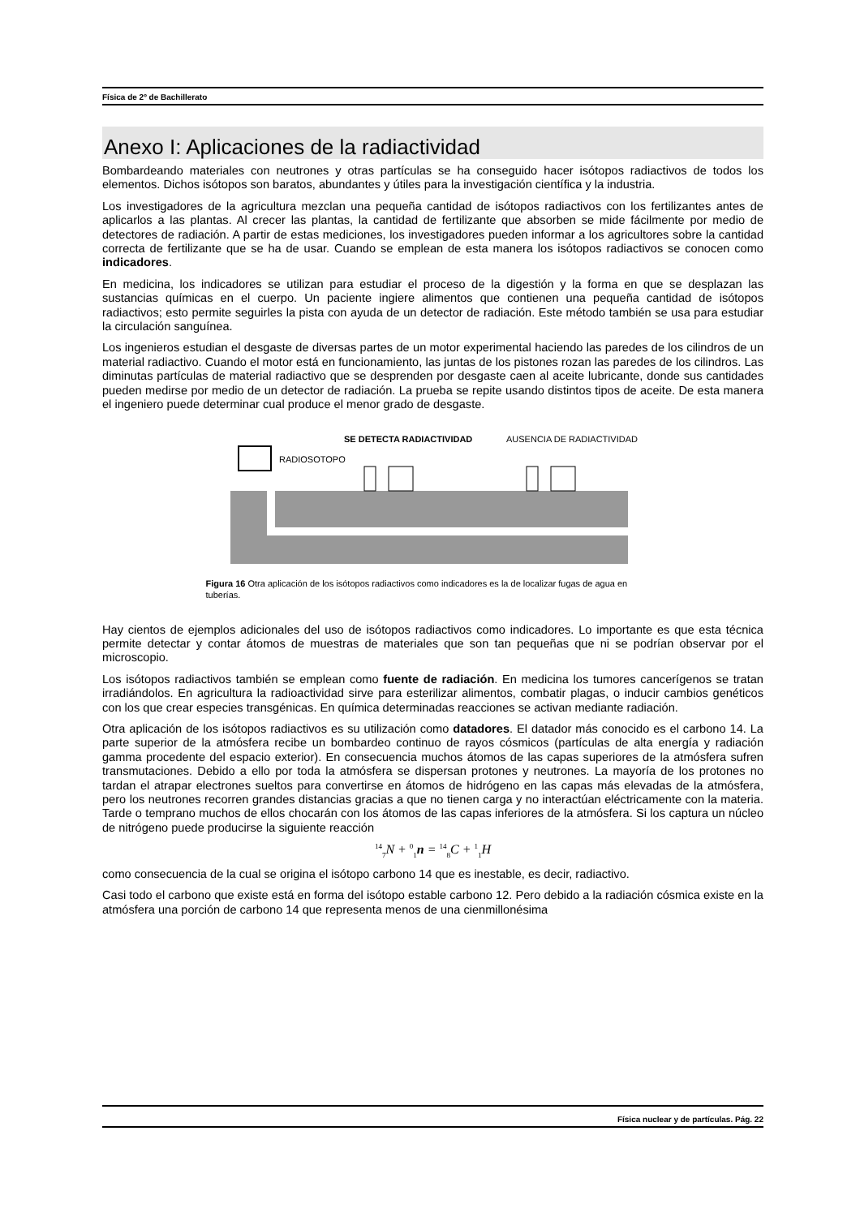Física de 2º de Bachillerato
Anexo I: Aplicaciones de la radiactividad
Bombardeando materiales con neutrones y otras partículas se ha conseguido hacer isótopos radiactivos de todos los elementos. Dichos isótopos son baratos, abundantes y útiles para la investigación científica y la industria.
Los investigadores de la agricultura mezclan una pequeña cantidad de isótopos radiactivos con los fertilizantes antes de aplicarlos a las plantas. Al crecer las plantas, la cantidad de fertilizante que absorben se mide fácilmente por medio de detectores de radiación. A partir de estas mediciones, los investigadores pueden informar a los agricultores sobre la cantidad correcta de fertilizante que se ha de usar. Cuando se emplean de esta manera los isótopos radiactivos se conocen como indicadores.
En medicina, los indicadores se utilizan para estudiar el proceso de la digestión y la forma en que se desplazan las sustancias químicas en el cuerpo. Un paciente ingiere alimentos que contienen una pequeña cantidad de isótopos radiactivos; esto permite seguirles la pista con ayuda de un detector de radiación. Este método también se usa para estudiar la circulación sanguínea.
Los ingenieros estudian el desgaste de diversas partes de un motor experimental haciendo las paredes de los cilindros de un material radiactivo. Cuando el motor está en funcionamiento, las juntas de los pistones rozan las paredes de los cilindros. Las diminutas partículas de material radiactivo que se desprenden por desgaste caen al aceite lubricante, donde sus cantidades pueden medirse por medio de un detector de radiación. La prueba se repite usando distintos tipos de aceite. De esta manera el ingeniero puede determinar cual produce el menor grado de desgaste.
RADIOSOTOPO
SE DETECTA RADIACTIVIDAD
AUSENCIA DE RADIACTIVIDAD
Figura 16 Otra aplicación de los isótopos radiactivos como indicadores es la de localizar fugas de agua en tuberías.
Hay cientos de ejemplos adicionales del uso de isótopos radiactivos como indicadores. Lo importante es que esta técnica permite detectar y contar átomos de muestras de materiales que son tan pequeñas que ni se podrían observar por el microscopio.
Los isótopos radiactivos también se emplean como fuente de radiación. En medicina los tumores cancerígenos se tratan irradiándolos. En agricultura la radioactividad sirve para esterilizar alimentos, combatir plagas, o inducir cambios genéticos con los que crear especies transgénicas. En química determinadas reacciones se activan mediante radiación.
Otra aplicación de los isótopos radiactivos es su utilización como datadores. El datador más conocido es el carbono 14. La parte superior de la atmósfera recibe un bombardeo continuo de rayos cósmicos (partículas de alta energía y radiación gamma procedente del espacio exterior). En consecuencia muchos átomos de las capas superiores de la atmósfera sufren transmutaciones. Debido a ello por toda la atmósfera se dispersan protones y neutrones. La mayoría de los protones no tardan el atrapar electrones sueltos para convertirse en átomos de hidrógeno en las capas más elevadas de la atmósfera, pero los neutrones recorren grandes distancias gracias a que no tienen carga y no interactúan eléctricamente con la materia. Tarde o temprano muchos de ellos chocarán con los átomos de las capas inferiores de la atmósfera. Si los captura un núcleo de nitrógeno puede producirse la siguiente reacción
<sup>14</sup> <sub>7</sub>N + <sup>0</sup><sub>1</sub>n = <sup>14</sup><sub>8</sub>C + <sup>1</sup><sub>1</sub>H
como consecuencia de la cual se origina el isótopo carbono 14 que es inestable, es decir, radiactivo.
Casi todo el carbono que existe está en forma del isótopo estable carbono 12. Pero debido a la radiación cósmica existe en la atmósfera una porción de carbono 14 que representa menos de una cienmillonésima
Física nuclear y de partículas. Pág. 22